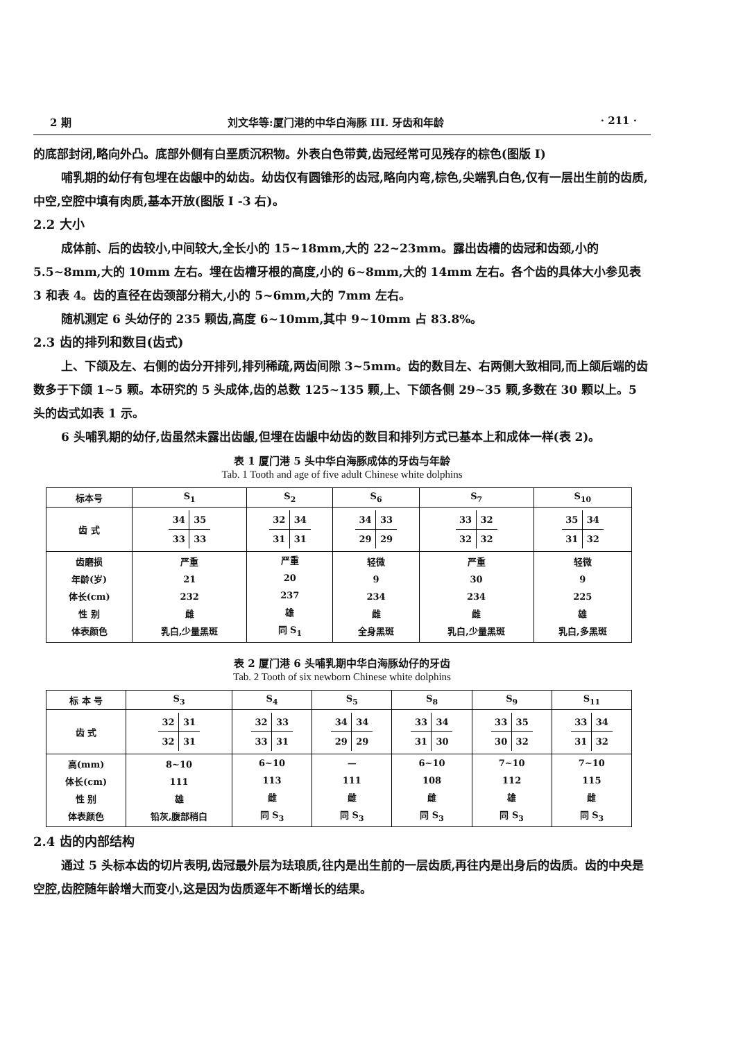2 期 刘文华等:厦门港的中华白海豚 III. 牙齿和年龄 · 211 ·
的底部封闭,略向外凸。底部外侧有白垩质沉积物。外表白色带黄,齿冠经常可见残存的棕色(图版 I)
哺乳期的幼仔有包埋在齿龈中的幼齿。幼齿仅有圆锥形的齿冠,略向内弯,棕色,尖端乳白色,仅有一层出生前的齿质,中空,空腔中填有肉质,基本开放(图版 I -3 右)。
2.2 大小
成体前、后的齿较小,中间较大,全长小的 15~18mm,大的 22~23mm。露出齿槽的齿冠和齿颈,小的 5.5~8mm,大的 10mm 左右。埋在齿槽牙根的高度,小的 6~8mm,大的 14mm 左右。各个齿的具体大小参见表 3 和表 4。齿的直径在齿颈部分稍大,小的 5~6mm,大的 7mm 左右。
随机测定 6 头幼仔的 235 颗齿,高度 6~10mm,其中 9~10mm 占 83.8%。
2.3 齿的排列和数目(齿式)
上、下颌及左、右侧的齿分开排列,排列稀疏,两齿间隙 3~5mm。齿的数目左、右两侧大致相同,而上颌后端的齿数多于下颌 1~5 颗。本研究的 5 头成体,齿的总数 125~135 颗,上、下颌各侧 29~35 颗,多数在 30 颗以上。5 头的齿式如表 1 示。
6 头哺乳期的幼仔,齿虽然未露出齿龈,但埋在齿龈中幼齿的数目和排列方式已基本上和成体一样(表 2)。
表 1 厦门港 5 头中华白海豚成体的牙齿与年龄
Tab. 1 Tooth and age of five adult Chinese white dolphins
| 标本号 | S<sub>1</sub> | S<sub>2</sub> | S<sub>6</sub> | S<sub>7</sub> | S<sub>10</sub> |
| 齿 式 | 34 35 33 33 | 32 34 31 31 | 34 33 29 29 | 33 32 32 32 | 35 34 31 32 |
| 齿磨损 年龄(岁) 体长(cm) 性 别 体表颜色 | 严重 21 232 雌 乳白,少量黑斑 | 严重 20 237 雄 同 S<sub>1</sub> | 轻微 9 234 雌 全身黑斑 | 严重 30 234 雌 乳白,少量黑斑 | 轻微 9 225 雄 乳白,多黑斑 |
表 2 厦门港 6 头哺乳期中华白海豚幼仔的牙齿
Tab. 2 Tooth of six newborn Chinese white dolphins
| 标 本 号 | S<sub>3</sub> | S<sub>4</sub> | S<sub>5</sub> | S<sub>8</sub> | S<sub>9</sub> | S<sub>11</sub> |
| 齿 式 | 32 31 32 31 | 32 33 33 31 | 34 34 29 29 | 33 34 31 30 | 33 35 30 32 | 33 34 31 32 |
| 高(mm) 体长(cm) 性 别 体表颜色 | 8~10 111 雄 铅灰,腹部稍白 | 6~10 113 雌 同 S<sub>3</sub> | — 111 雌 同 S<sub>3</sub> | 6~10 108 雌 同 S<sub>3</sub> | 7~10 112 雄 同 S<sub>3</sub> | 7~10 115 雌 同 S<sub>3</sub> |
2.4 齿的内部结构
通过 5 头标本齿的切片表明,齿冠最外层为珐琅质,往内是出生前的一层齿质,再往内是出身后的齿质。齿的中央是空腔,齿腔随年龄增大而变小,这是因为齿质逐年不断增长的结果。